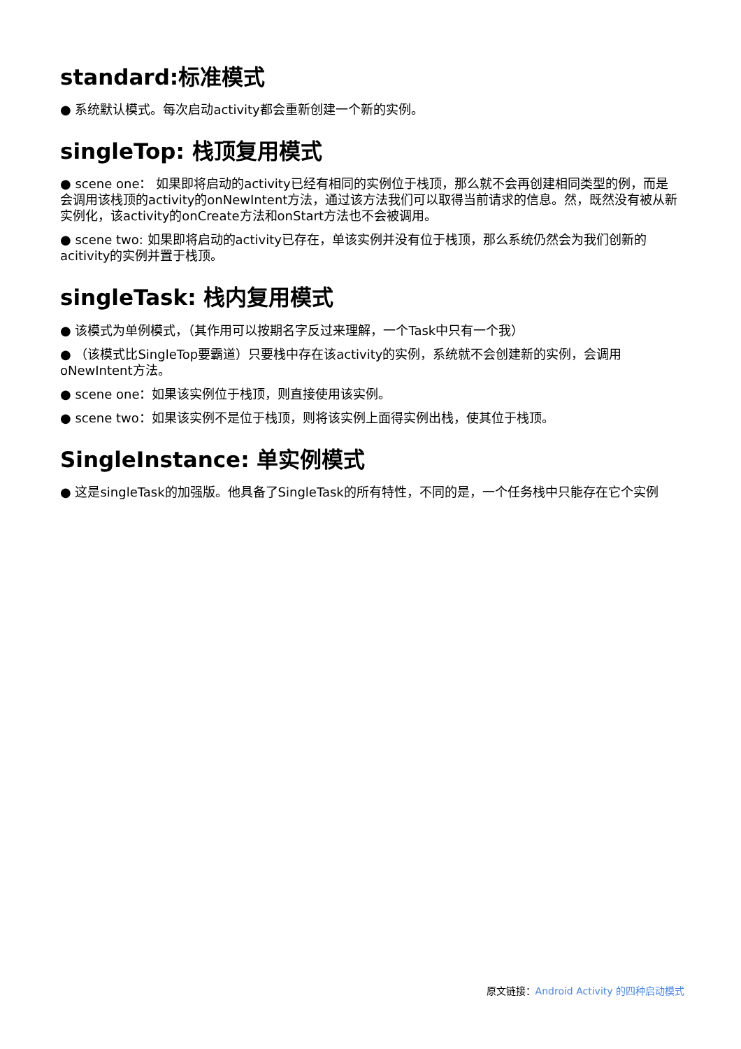standard:标准模式
● 系统默认模式。每次启动activity都会重新创建一个新的实例。
singleTop: 栈顶复用模式
● scene one： 如果即将启动的activity已经有相同的实例位于栈顶，那么就不会再创建相同类型的例，而是会调用该栈顶的activity的onNewIntent方法，通过该方法我们可以取得当前请求的信息。然，既然没有被从新实例化，该activity的onCreate方法和onStart方法也不会被调用。
● scene two: 如果即将启动的activity已存在，单该实例并没有位于栈顶，那么系统仍然会为我们创新的acitivity的实例并置于栈顶。
singleTask: 栈内复用模式
● 该模式为单例模式，（其作用可以按期名字反过来理解，一个Task中只有一个我）
● （该模式比SingleTop要霸道）只要栈中存在该activity的实例，系统就不会创建新的实例，会调用oNewIntent方法。
● scene one：如果该实例位于栈顶，则直接使用该实例。
● scene two：如果该实例不是位于栈顶，则将该实例上面得实例出栈，使其位于栈顶。
SingleInstance: 单实例模式
● 这是singleTask的加强版。他具备了SingleTask的所有特性，不同的是，一个任务栈中只能存在它个实例
原文链接：Android Activity 的四种启动模式